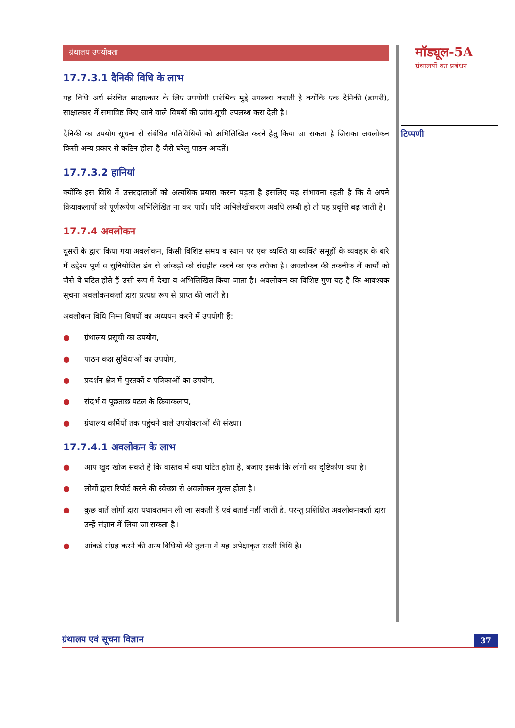ग्रंथालय उपयोक्ता
17.7.3.1 दैनिकी विधि के लाभ
यह विधि अर्ध संरचित साक्षात्कार के लिए उपयोगी प्रारंभिक मुद्दे उपलब्ध कराती है क्योंकि एक दैनिकी (डायरी), साक्षात्कार में समाविष्ट किए जाने वाले विषयों की जांच-सूची उपलब्ध करा देती है।
दैनिकी का उपयोग सूचना से संबंधित गतिविधियों को अभिलिखित करने हेतु किया जा सकता है जिसका अवलोकन किसी अन्य प्रकार से कठिन होता है जैसे घरेलू पाठन आदतें।
17.7.3.2 हानियां
क्योंकि इस विधि में उत्तरदाताओं को अत्यधिक प्रयास करना पड़ता है इसलिए यह संभावना रहती है कि वे अपने क्रियाकलापों को पूर्णरूपेण अभिलिखित ना कर पायें। यदि अभिलेखीकरण अवधि लम्बी हो तो यह प्रवृत्ति बढ़ जाती है।
17.7.4 अवलोकन
दूसरों के द्वारा किया गया अवलोकन, किसी विशिष्ट समय व स्थान पर एक व्यक्ति या व्यक्ति समूहों के व्यवहार के बारे में उद्देश्य पूर्ण व सुनियोजित ढंग से आंकड़ों को संग्रहीत करने का एक तरीका है। अवलोकन की तकनीक में कार्यों को जैसे वे घटित होते हैं उसी रूप में देखा व अभिलिखित किया जाता है। अवलोकन का विशिष्ट गुण यह है कि आवश्यक सूचना अवलोकनकर्त्ता द्वारा प्रत्यक्ष रूप से प्राप्त की जाती है।
अवलोकन विधि निम्न विषयों का अध्ययन करने में उपयोगी हैं:
● ग्रंथालय प्रसूची का उपयोग,
● पाठन कक्ष सुविधाओं का उपयोग,
● प्रदर्शन क्षेत्र में पुस्तकों व पत्रिकाओं का उपयोग,
● संदर्भ व पूछताछ पटल के क्रियाकलाप,
● ग्रंथालय कर्मियों तक पहुंचने वाले उपयोक्ताओं की संख्या।
17.7.4.1 अवलोकन के लाभ
● आप खुद खोज सकते है कि वास्तव में क्या घटित होता है, बजाए इसके कि लोगों का दृष्टिकोण क्या है।
● लोगों द्वारा रिपोर्ट करने की स्वेच्छा से अवलोकन मुक्त होता है।
● कुछ बातें लोगों द्वारा यथावतमान ली जा सकती हैं एवं बताई नहीं जातीं है, परन्तु प्रशिक्षित अवलोकनकर्ता द्वारा उन्हें संज्ञान में लिया जा सकता है।
● आंकड़े संग्रह करने की अन्य विधियों की तुलना में यह अपेक्षाकृत सस्ती विधि है।
मॉड्यूल-5A
ग्रंथालयों का प्रबंधन
टिप्पणी
ग्रंथालय एवं सूचना विज्ञान
37